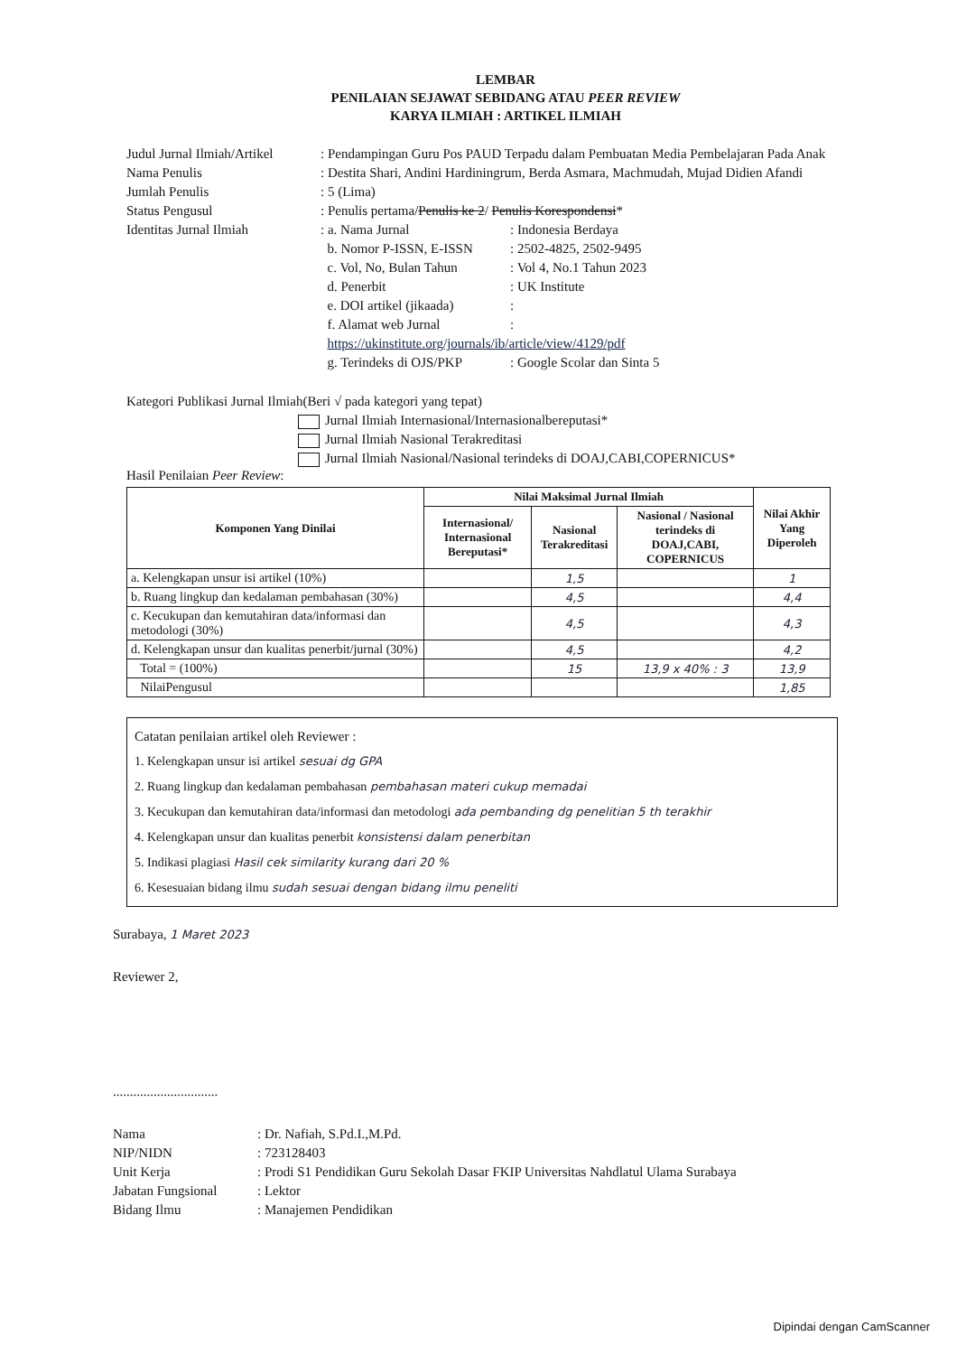LEMBAR
PENILAIAN SEJAWAT SEBIDANG ATAU PEER REVIEW
KARYA ILMIAH : ARTIKEL ILMIAH
| Judul Jurnal Ilmiah/Artikel | : Pendampingan Guru Pos PAUD Terpadu dalam Pembuatan Media Pembelajaran Pada Anak | |
| Nama Penulis | : Destita Shari, Andini Hardiningrum, Berda Asmara, Machmudah, Mujad Didien Afandi | |
| Jumlah Penulis | : 5 (Lima) | |
| Status Pengusul | : Penulis pertama/ Penulis ke 2 / Penulis Korespondensi * | |
| Identitas Jurnal Ilmiah | : a. Nama Jurnal | : Indonesia Berdaya |
| | b. Nomor P-ISSN, E-ISSN | : 2502-4825, 2502-9495 |
| | c. Vol, No, Bulan Tahun | : Vol 4, No.1 Tahun 2023 |
| | d. Penerbit | : UK Institute |
| | e. DOI artikel (jikaada) | : |
| | f. Alamat web Jurnal | : |
| | https://ukinstitute.org/journals/ib/article/view/4129/pdf | |
| | g. Terindeks di OJS/PKP | : Google Scolar dan Sinta 5 |
Kategori Publikasi Jurnal Ilmiah(Beri √ pada kategori yang tepat)
Jurnal Ilmiah Internasional/Internasionalbereputasi*
Jurnal Ilmiah Nasional Terakreditasi
Jurnal Ilmiah Nasional/Nasional terindeks di DOAJ,CABI,COPERNICUS*
Hasil Penilaian Peer Review:
| Komponen Yang Dinilai | Nilai Maksimal Jurnal Ilmiah | | | Nilai Akhir Yang Diperoleh |
| --- | --- | --- | --- | --- |
| | Internasional/ Internasional Bereputasi* | Nasional Terakreditasi | Nasional / Nasional terindeks di DOAJ,CABI, COPERNICUS | |
| a. Kelengkapan unsur isi artikel (10%) | | 1,5 | | 1 |
| b. Ruang lingkup dan kedalaman pembahasan (30%) | | 4,5 | | 4,4 |
| c. Kecukupan dan kemutahiran data/informasi dan metodologi (30%) | | 4,5 | | 4,3 |
| d. Kelengkapan unsur dan kualitas penerbit/jurnal (30%) | | 4,5 | | 4,2 |
| Total = (100%) | | 15 | 13,9 x 40% : 3 | 13,9 |
| NilaiPengusul | | | | 1,85 |
Catatan penilaian artikel oleh Reviewer :
1. Kelengkapan unsur isi artikel sesuai dg GPA
2. Ruang lingkup dan kedalaman pembahasan pembahasan materi cukup memadai
3. Kecukupan dan kemutahiran data/informasi dan metodologi ada pembanding dg penelitian 5 th terakhir
4. Kelengkapan unsur dan kualitas penerbit konsistensi dalam penerbitan
5. Indikasi plagiasi Hasil cek similarity kurang dari 20 %
6. Kesesuaian bidang ilmu sudah sesuai dengan bidang ilmu peneliti
Surabaya, 1 Maret 2023
Reviewer 2,
...............................
| Nama | : Dr. Nafiah, S.Pd.I.,M.Pd. |
| NIP/NIDN | : 723128403 |
| Unit Kerja | : Prodi S1 Pendidikan Guru Sekolah Dasar FKIP Universitas Nahdlatul Ulama Surabaya |
| Jabatan Fungsional | : Lektor |
| Bidang Ilmu | : Manajemen Pendidikan |
Dipindai dengan CamScanner